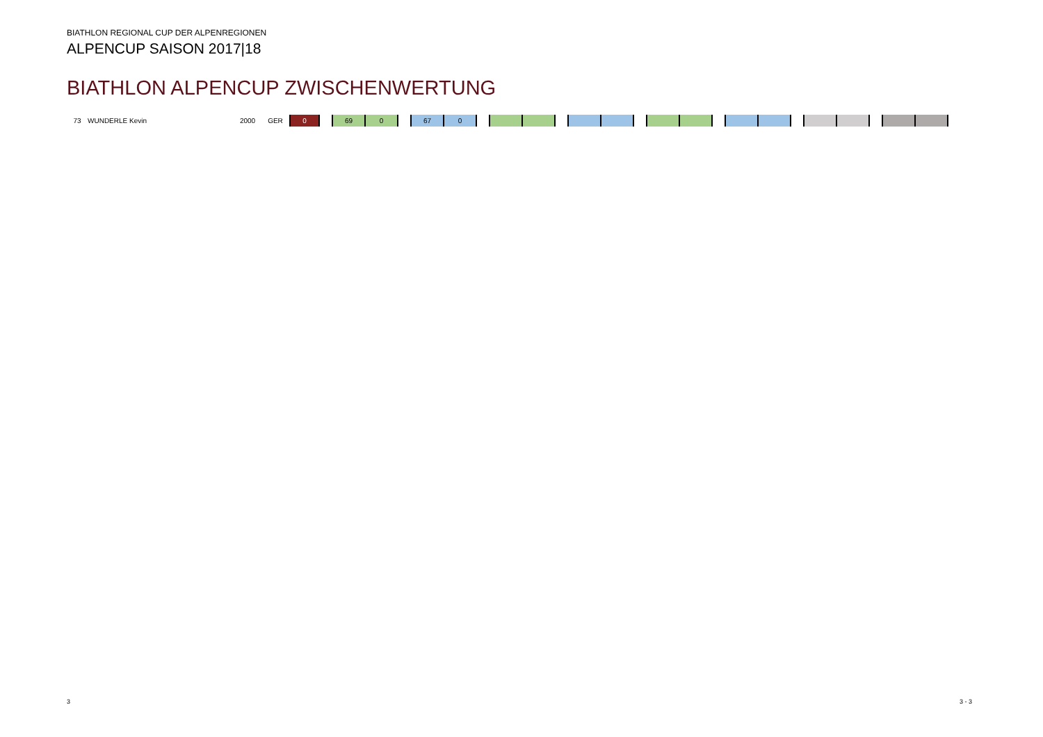BIATHLON REGIONAL CUP DER ALPENREGIONEN
ALPENCUP SAISON 2017|18
BIATHLON ALPENCUP ZWISCHENWERTUNG
| 73 | WUNDERLE Kevin | 2000 | GER | 0 | | 69 | 0 | | 67 | 0 | | | | | | | | | | | | | | | | | | |
3 3 - 3